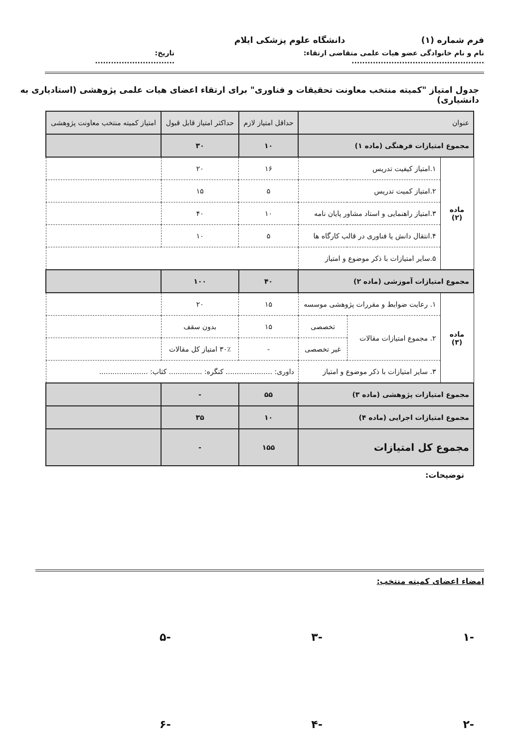فرم شماره (۱) دانشگاه علوم پزشکی ایلام
نام و نام خانوادگی عضو هیات علمی متقاضی ارتقاء: .................................................. تاریخ: ..............................
جدول امتیاز "کمیته منتخب معاونت تحقیقات و فناوری" برای ارتقاء اعضای هیات علمی پژوهشی (استادیاری به دانشیاری)
| عنوان | | | حداقل امتیاز لازم | حداکثر امتیاز قابل قبول | امتیاز کمیته منتخب معاونت پژوهشی |
| --- | --- | --- | --- | --- | --- |
| مجموع امتیازات فرهنگی (ماده ۱) | | | ۱۰ | ۳۰ | |
| ماده (۲) | ۱.امتیاز کیفیت تدریس | | ۱۶ | ۲۰ | |
| | ۲.امتیاز کمیت تدریس | | ۵ | ۱۵ | |
| | ۳.امتیاز راهنمایی و استاد مشاور پایان نامه | | ۱۰ | ۴۰ | |
| | ۴.انتقال دانش یا فناوری در قالب کارگاه ها | | ۵ | ۱۰ | |
| | ۵.سایر امتیازات با ذکر موضوع و امتیاز | | | | |
| مجموع امتیازات آموزشی (ماده ۲) | | | ۴۰ | ۱۰۰ | |
| ماده (۳) | ۱. رعایت ضوابط و مقررات پژوهشی موسسه | | ۱۵ | ۲۰ | |
| | ۲. مجموع امتیازات مقالات | تخصصی | ۱۵ | بدون سقف | |
| | | غیر تخصصی | - | ۳۰٪ امتیاز کل مقالات | |
| | ۳. سایر امتیازات با ذکر موضوع و امتیاز | | داوری: ..................... کنگره: ............... کتاب: ...................... | | |
| مجموع امتیازات پژوهشی (ماده ۳) | | | ۵۵ | - | |
| مجموع امتیازات اجرایی (ماده ۴) | | | ۱۰ | ۳۵ | |
| مجموع کل امتیازات | | | ۱۵۵ | - | |
توضیحات:
امضاء اعضای کمیته منتخب:
-۱ -۳ -۵
-۲ -۴ -۶